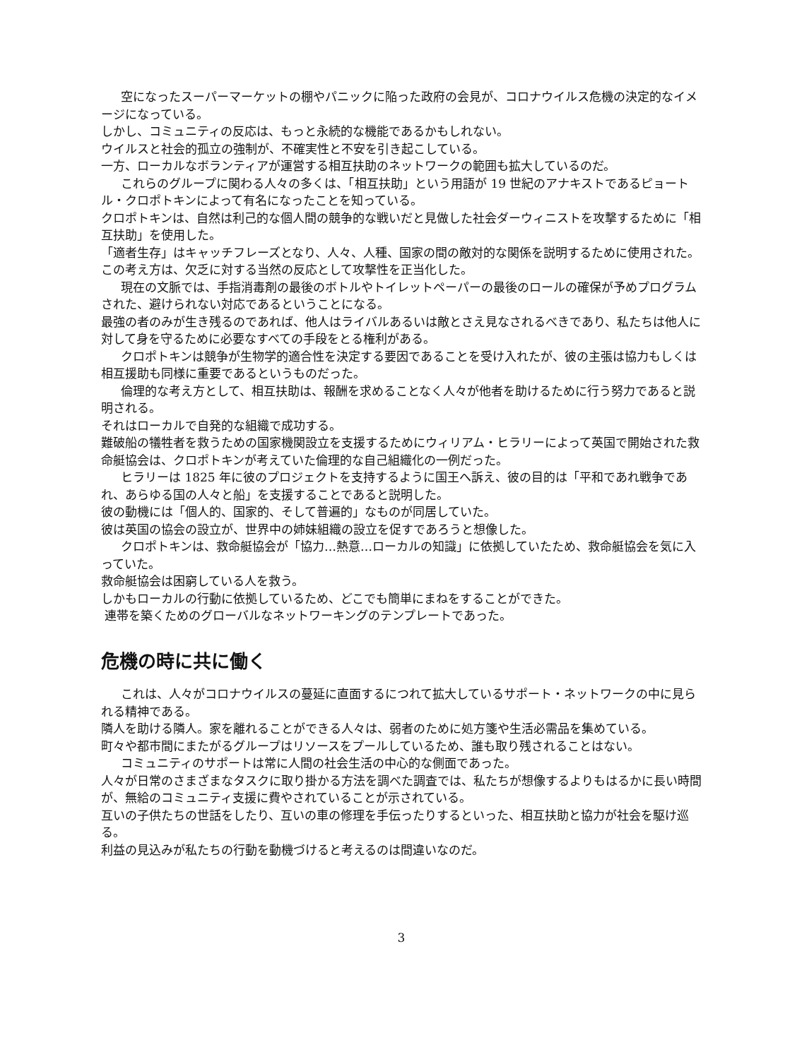空になったスーパーマーケットの棚やパニックに陥った政府の会見が、コロナウイルス危機の決定的なイメージになっている。
しかし、コミュニティの反応は、もっと永続的な機能であるかもしれない。
ウイルスと社会的孤立の強制が、不確実性と不安を引き起こしている。
一方、ローカルなボランティアが運営する相互扶助のネットワークの範囲も拡大しているのだ。
これらのグループに関わる人々の多くは、「相互扶助」という用語が 19 世紀のアナキストであるピョートル・クロポトキンによって有名になったことを知っている。
クロポトキンは、自然は利己的な個人間の競争的な戦いだと見做した社会ダーウィニストを攻撃するために「相互扶助」を使用した。
「適者生存」はキャッチフレーズとなり、人々、人種、国家の間の敵対的な関係を説明するために使用された。この考え方は、欠乏に対する当然の反応として攻撃性を正当化した。
現在の文脈では、手指消毒剤の最後のボトルやトイレットペーパーの最後のロールの確保が予めプログラムされた、避けられない対応であるということになる。
最強の者のみが生き残るのであれば、他人はライバルあるいは敵とさえ見なされるべきであり、私たちは他人に対して身を守るために必要なすべての手段をとる権利がある。
クロポトキンは競争が生物学的適合性を決定する要因であることを受け入れたが、彼の主張は協力もしくは相互援助も同様に重要であるというものだった。
倫理的な考え方として、相互扶助は、報酬を求めることなく人々が他者を助けるために行う努力であると説明される。
それはローカルで自発的な組織で成功する。
難破船の犠牲者を救うための国家機関設立を支援するためにウィリアム・ヒラリーによって英国で開始された救命艇協会は、クロポトキンが考えていた倫理的な自己組織化の一例だった。
ヒラリーは 1825 年に彼のプロジェクトを支持するように国王へ訴え、彼の目的は「平和であれ戦争であれ、あらゆる国の人々と船」を支援することであると説明した。
彼の動機には「個人的、国家的、そして普遍的」なものが同居していた。
彼は英国の協会の設立が、世界中の姉妹組織の設立を促すであろうと想像した。
クロポトキンは、救命艇協会が「協力…熱意…ローカルの知識」に依拠していたため、救命艇協会を気に入っていた。
救命艇協会は困窮している人を救う。
しかもローカルの行動に依拠しているため、どこでも簡単にまねをすることができた。
連帯を築くためのグローバルなネットワーキングのテンプレートであった。
危機の時に共に働く
これは、人々がコロナウイルスの蔓延に直面するにつれて拡大しているサポート・ネットワークの中に見られる精神である。
隣人を助ける隣人。家を離れることができる人々は、弱者のために処方箋や生活必需品を集めている。
町々や都市間にまたがるグループはリソースをプールしているため、誰も取り残されることはない。
コミュニティのサポートは常に人間の社会生活の中心的な側面であった。
人々が日常のさまざまなタスクに取り掛かる方法を調べた調査では、私たちが想像するよりもはるかに長い時間が、無給のコミュニティ支援に費やされていることが示されている。
互いの子供たちの世話をしたり、互いの車の修理を手伝ったりするといった、相互扶助と協力が社会を駆け巡る。
利益の見込みが私たちの行動を動機づけると考えるのは間違いなのだ。
3